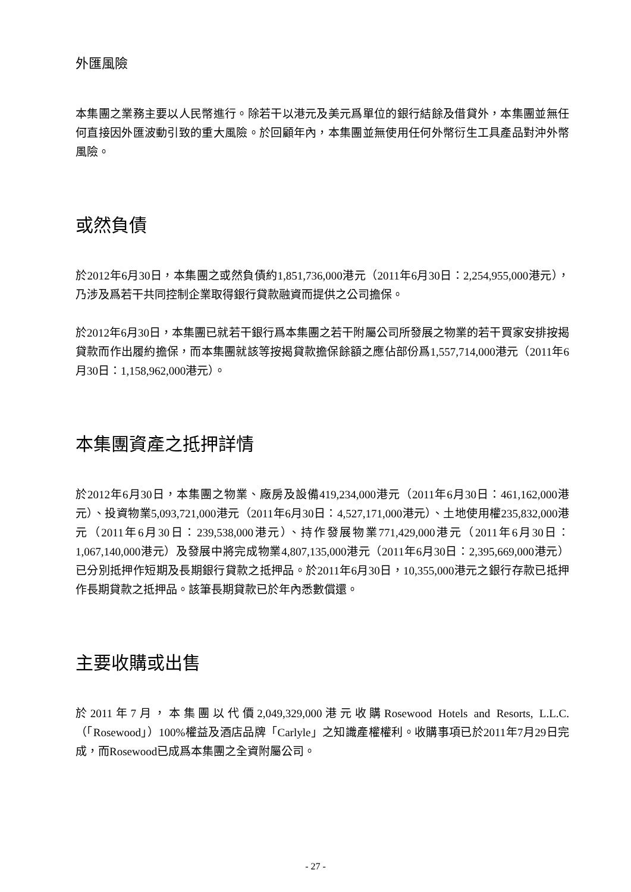外匯風險
本集團之業務主要以人民幣進行。除若干以港元及美元爲單位的銀行結餘及借貸外，本集團並無任何直接因外匯波動引致的重大風險。於回顧年內，本集團並無使用任何外幣衍生工具產品對沖外幣風險。
或然負債
於2012年6月30日，本集團之或然負債約1,851,736,000港元（2011年6月30日：2,254,955,000港元），乃涉及爲若干共同控制企業取得銀行貸款融資而提供之公司擔保。
於2012年6月30日，本集團已就若干銀行爲本集團之若干附屬公司所發展之物業的若干買家安排按揭貸款而作出履約擔保，而本集團就該等按揭貸款擔保餘額之應佔部份爲1,557,714,000港元（2011年6月30日：1,158,962,000港元）。
本集團資產之抵押詳情
於2012年6月30日，本集團之物業、廠房及設備419,234,000港元（2011年6月30日：461,162,000港元）、投資物業5,093,721,000港元（2011年6月30日：4,527,171,000港元）、土地使用權235,832,000港元（2011年6月30日：239,538,000港元）、持作發展物業771,429,000港元（2011年6月30日：1,067,140,000港元）及發展中將完成物業4,807,135,000港元（2011年6月30日：2,395,669,000港元）已分別抵押作短期及長期銀行貸款之抵押品。於2011年6月30日，10,355,000港元之銀行存款已抵押作長期貸款之抵押品。該筆長期貸款已於年內悉數償還。
主要收購或出售
於2011年7月，本集團以代價2,049,329,000港元收購Rosewood Hotels and Resorts, L.L.C.（「Rosewood」）100%權益及酒店品牌「Carlyle」之知識產權權利。收購事項已於2011年7月29日完成，而Rosewood已成爲本集團之全資附屬公司。
- 27 -